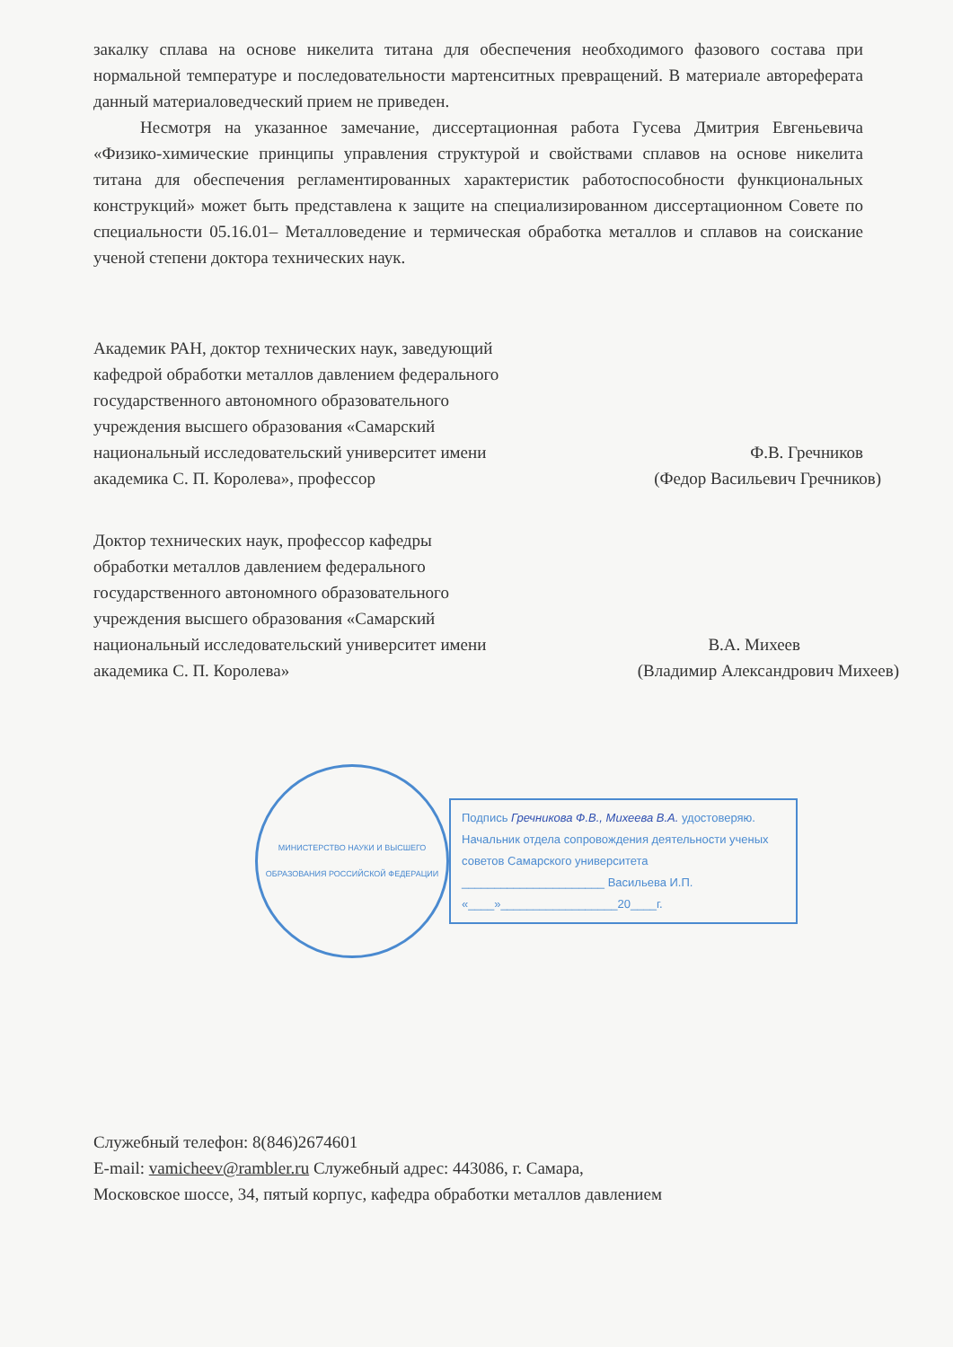закалку сплава на основе никелита титана для обеспечения необходимого фазового состава при нормальной температуре и последовательности мартенситных превращений. В материале автореферата данный материаловедческий прием не приведен.
Несмотря на указанное замечание, диссертационная работа Гусева Дмитрия Евгеньевича «Физико-химические принципы управления структурой и свойствами сплавов на основе никелита титана для обеспечения регламентированных характеристик работоспособности функциональных конструкций» может быть представлена к защите на специализированном диссертационном Совете по специальности 05.16.01– Металловедение и термическая обработка металлов и сплавов на соискание ученой степени доктора технических наук.
Академик РАН, доктор технических наук, заведующий кафедрой обработки металлов давлением федерального государственного автономного образовательного учреждения высшего образования «Самарский национальный исследовательский университет имени академика С. П. Королева», профессор
Ф.В. Гречников
(Федор Васильевич Гречников)
Доктор технических наук, профессор кафедры обработки металлов давлением федерального государственного автономного образовательного учреждения высшего образования «Самарский национальный исследовательский университет имени академика С. П. Королева»
В.А. Михеев
(Владимир Александрович Михеев)
МИНИСТЕРСТВО НАУКИ И ВЫСШЕГО ОБРАЗОВАНИЯ РОССИЙСКОЙ ФЕДЕРАЦИИ
Подпись Гречникова Ф.В., Михеева В.А. удостоверяю.
Начальник отдела сопровождения деятельности ученых советов Самарского университета
______________________ Васильева И.П.
«____»__________________20____г.
Служебный телефон: 8(846)2674601
E-mail: vamicheev@rambler.ru Служебный адрес: 443086, г. Самара,
Московское шоссе, 34, пятый корпус, кафедра обработки металлов давлением